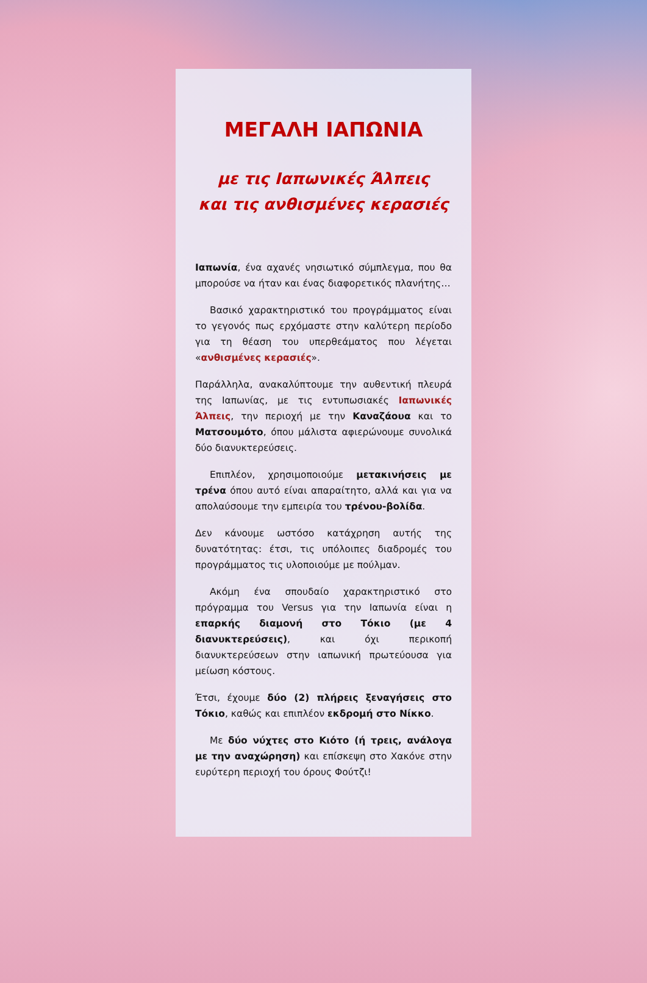ΜΕΓΑΛΗ ΙΑΠΩΝΙΑ
με τις Ιαπωνικές Άλπεις
και τις ανθισμένες κερασιές
Ιαπωνία, ένα αχανές νησιωτικό σύμπλεγμα, που θα μπορούσε να ήταν και ένας διαφορετικός πλανήτης…
Βασικό χαρακτηριστικό του προγράμματος είναι το γεγονός πως ερχόμαστε στην καλύτερη περίοδο για τη θέαση του υπερθεάματος που λέγεται «ανθισμένες κερασιές».
Παράλληλα, ανακαλύπτουμε την αυθεντική πλευρά της Ιαπωνίας, με τις εντυπωσιακές Ιαπωνικές Άλπεις, την περιοχή με την Καναζάουα και το Ματσουμότο, όπου μάλιστα αφιερώνουμε συνολικά δύο διανυκτερεύσεις.
Επιπλέον, χρησιμοποιούμε μετακινήσεις με τρένα όπου αυτό είναι απαραίτητο, αλλά και για να απολαύσουμε την εμπειρία του τρένου-βολίδα.
Δεν κάνουμε ωστόσο κατάχρηση αυτής της δυνατότητας: έτσι, τις υπόλοιπες διαδρομές του προγράμματος τις υλοποιούμε με πούλμαν.
Ακόμη ένα σπουδαίο χαρακτηριστικό στο πρόγραμμα του Versus για την Ιαπωνία είναι η επαρκής διαμονή στο Τόκιο (με 4 διανυκτερεύσεις), και όχι περικοπή διανυκτερεύσεων στην ιαπωνική πρωτεύουσα για μείωση κόστους.
Έτσι, έχουμε δύο (2) πλήρεις ξεναγήσεις στο Τόκιο, καθώς και επιπλέον εκδρομή στο Νίκκο.
Με δύο νύχτες στο Κιότο (ή τρεις, ανάλογα με την αναχώρηση) και επίσκεψη στο Χακόνε στην ευρύτερη περιοχή του όρους Φούτζι!